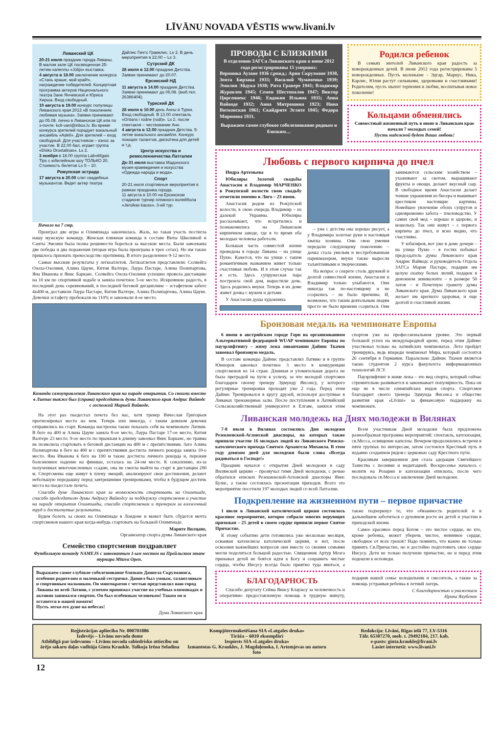LĪVĀNU NOVADA VĒSTIS www.livani.lv
Ливанский ЦК
20-21 июля праздник города Ливаны.
В малом зале ЦК посвященная 25-летию капеллы «Jūlijs» выставка.
4 августа в 18.00 заключение конкурса «Стань краше, мой край!», награждение победителей. Концертная программа актеров Национального театра Зане Янчевской и Юриса Хирша. Вход свободный.
10 августа в 19.00 конкурс популицы Ливанского края 2012 «В поколениях любимая музыка». Заявки принимают до 05.08. лично в Ливанском ЦК или по э-почте: kcli-vani@inbox.lv. Во время конкурса зрителей порадует вокальный ансамбль «Adelī». Для зрителей – вход свободный. Для участников – взнос за участие. В 22.00 бал, играет группа «Disko Drostaliņas». Ls 2.
3 ноября в 18.00 группа Labvēlīgais Tips с юбилейным шоу ТОЛЬКО 20. Стоимость билетов Ls 5 – 10.
Рожупская эстрада
17 августа в 20.00 слет свадебных музыкантов. Ведет актер театра
Дайлес Гинтс Гравелис. Ls 2. В день мероприятия в 22.00 – Ls 3.
Сутрский ДК
28 июля в 12.00 праздник Детства. Заявки принимают до 20.07.
Ерсикский НД
11 августа в 14.00 праздник Детства. Заявки принимают до 06.08. (моб.тел. 26386404).
Туркский ДК
28 июля в 10.00 день Анны в Турки. Вход свободный. В 13.00 спектакль «Ontans i rodne (rodi)». Ls 2. после спектакля – чествование Анн.
4 августа в 12.00 праздник Детства. 5-летие вокального ансамбля. Конкурс поющих талантов, дискотека для детей и т.д.
Центр искусства и ремесленничества Латгалии
До 31 июля выставка Мадонского музея краеведения и искусства «Одежда народа и мода».
Спорт
20-21 июля спортивные мероприятия в рамках праздника города.
11 августа в 10.00 на Ерсикском стадионе турнир пляжного волейбола «Jersikas kauss», 3-ий тур.
Начало на 7 стр.
Проиграл две игры и Олимпиада закончилась. Жаль, но такая участь постигла нашу мужскую команду. Женская пляжная команда в составе Виты Школиной и Санты Эмсини была полна решимости бороться за высокие места. Были завоеваны две победы и два поражения (вторая игра была проиграна в трех сетах). Но им также пришлось признать превосходство противниц. В итоге разделенное 9-12 место.
Самые высокие результаты у легкоатлетов. Легкоатлетов представляли: Солвейга Озола-Озолиня, Алина Цауне, Кития Валтере, Лаура Пастаре, Алина Полипартова, Яна Иванова и Янис Барканс. Солвейга Озола-Озолиня успешно провела дистанцию на 10 км по спортивной ходьбе и заняла почетное 5-ое место. Искреннюю радость, в последний день соревнований, в последней беговой дисциплине – эстафетном забеге 4х400 м, доставили Лаура Пастаре, Кития Валтере, Алина Полипартова, Алина Цауне. Девочки эстафету пробежали на 110% и завоевали 4-ое место.
Команда самоуправления Ливанского края на параде открытия. Со своими вместе в Лиепае также был (справа) председатель думы Ливанского края Андрис Вайводс с госпожой Марией Вайводе.
На этот раз пьедестал почета без нас, хотя тренер Вячеслав Григорьев прогнозировал место на нем. Теперь или никогда, с таким девизом девочки отправились на старт. Команда настроена также показать себя на чемпионате Латвии. В беге на 400 м Алина Цауне заняла 8-ое место, Лаура Пастаре 17-ое место, Кития Валтере 23 место. 9-ое место по прыжкам в длинну завоевал Янис Барканс, но травма не позволила стартовать в беговой дистанции на 400 м с препятствиями. Зато Алина Полипартова в беге на 400 м с препятствиями достигла личного рекорда заняла 10-о место. Яна Иванова в беге на 100 м также достигла личного рекорда и, пережив болезненное падение на финише, осталась на 24-ом месте. К сожалению, из-за полученных многочисленных ссадин, она не смогла выйти на старт в дистанции 200 м. Спортсмены еще живут в плену эмоций, анализируют свои достижения, делают небольшую передышку перед завтрешними тренировками, чтобы в будущем достичь места на пьедестале почета.
Спасибо думе Ливанского края за возможность стартовать на Олимпиаде, спасибо председателю думы Андрису Вайводсу за поддержку спортсменов и участие на параде открытия Олимпиады, спасибо спортсменам и тренерам за вложенный труд и достигнутые результаты.
Будем болеть за своих на Олимпиаде в Лондоне и может быть сбудется мечта спортсменов нашего края когда-нибудь стартовать на большой Олимпиаде.
Марите Вилцане,
Организатор спорта думы Ливанского края
Семейство спортсменов поздравляет
Футбольную команду NAMEJS с завоеванным 1-ым местом на Прейльском этапе турнира Mītava Open.
Выражаем самое глубокое соболезнование близким Даниела Скрузманиса, особенно родителям и маленькой сестричке. Даниел был умным, талантливым и спортивным мальчиком. Он многократно с честью представлял наш город Ливаны во всей Латвии, с успехом принимал участие на учебных олимпиадах и активно занимался спортом. Он был особенным человеком! Таким он и останется в нашей памяти!
Пусть легко его душе на небесах!
Дума Ливанского края
ПРОВОДЫ С БЛИЗКИМИ
В отделении ЗАГСа Ливанского края в июне 2012 года регистрированы 15 умерших:
Вероника Аузане 1936 г.рожд.; Ария Скрузмане 1930, Зента Бирзака 1935; Василий Чумаченко 1939; Эмилия Эйдука 1930; Рита Гравере 1941; Владимир Журавлев 1945; Семен Шестопалов 1947; Виктор Цирсениекс 1946; Евдокия Ильина 1935; Анна Вайводе 1932; Анна Митрошина 1923; Нина Витковская 1961; Скайдрите Эглите 1945; Федора Миронова 1931.
Выражаем самое глубокое соболезнование родным и близким…
Родился ребенок
В семьях жителей Ливанского края радость за новорожденных детей. В июне 2012 года регистрированы 5 новорожденных. Пусть маленькие - Эдгар, Маркус, Ника, Карлис, Юлия растут сильными, здоровыми и счастливыми! Родителям, пусть хватит терпения и любви, воспитывая новое поколение!
Кольцами обменялись
Совместный жизненный путь в июне в Ливанском крае начали 7 молодых семей!
Пусть надежной будет Ваша любовь!
Любовь с первого кирпича до пчел
Индра Артемьева
Юбиляры Золотой свадьбы Анастасия и Владимир МАРЧЕНКО в Рожупской волости свою свадьбу отметили именно в Лиго – 23 июня.
Анастасия родом из Рожупской волости, в свою очередь Владимир – из далекой Украины. Юбиляры рассказывают, что встретились и познакомились на Ливанском кирпичном заводе, где в то время оба молодых человека работали.
Большая часть совместой жизни проведена в городе Ливаны – на улице Пукю. Кажется, что на улице с таким романтичным названием живет только счастливая любовь. И в этом случае так и есть. Здесь супружеская пара построила свой дом, вырастили дочь. Здесь родились внуки. Теперь в их доме живет дочка с мужем и детьми.
У Анастасии душа художника
– уже с детства она хорошо рисует, а у Владимира золотые руки и настоящая хватка хозяина. Они свои умения передали следующему поколению – дочка стала умелым и востребованным парикмахером, внуки также выросли талантливыми и творческими.
На вопрос о секрете столь дружной и долгой совместной жизни, Анастасия и Владимир только улыбаются. Они никогда так по-настоящему и не ссорились – не было причины. И, возможно, что таким деятельным людям просто не было времени ссориться. Они занимаются сельским хозяйством – ухаживают за скотом, выращивают фрукты и овощи, делают вкусный сыр. В свободное время Анастасия делает тонкие украшения из бисера и вышивает крестиком настоящие картины. Новейшее увлечение обоих супругов и одновременно забота – пчеловодство. У самих свой мед – хорошо и здорово, и кошельку. Так они живут – с первого кирпича до пчел, и ясно видно, что счастливы.
У юбиляров, вот уже в доме дочери – на улице Пукю – в гостях побывал председатель думы Ливанского края Андрис Вайводс и руководитель Отдела ЗАГСа Мария Пастаре, подарив им целую охапку белых лилий, подарок в денежном эквиваленте – в размере 50 латов – и Почетную грамоту думы Ливанского края. Дума Ливанского края желает им крепкого здоровья, и еще долгой и счастливой жизни.
Бронзовая медаль на чемпионате Европы
6 июня в австрийском городе Горн на организованном Альтернативной федерацией WUAP чемпионате Европы по пауэрлифтингу – жиму лежа ливанчанин Дайнис Ткачев завоевал бронзовую медаль.
В составе команды Дайнис представлял Латвию и в группе Юниоров завоевал почетное 3 место в конкуренции спортсменов из 14 стран. Длинная и утомительная дорога не была преградой на пути к успеху, за что молодой спортсмен благодарен своему тренеру Эдмунду Янсонсу, у которого регулярные тренировки проходят уже 2 года. Перед этим Дайнис Тренировался в кругу друзей, используя доступные в Ливанах тренажерные залы. После поступления в Латвийский Сельскохозяйственный университет в Елгаве, занялся этим спортом уже на профессиональном уровне. Это первый большой успех на международной арене, перед этим Дайнис участвовал только на латвийских чемпионатах. Лето пройдет тренируясь, ведь впереди чемпионат Мира, который состоится 26 сентября в Германии. Паралельно Дайнис Ткачев является также студентом 2 курса факультета информационных технологий ЛСУ.
Пауэрлифтинг в жиме лежа – это вид спорта, который сейчас стремительно развивается и завоевывает популярность. Пока он еще не в числе олимпийских видов спорта. Спортсмен благодарит своего тренера Эдмунда Янсонса и общество развития края «Līvāni» за финансовую поддержку на чемпионате.
Ливанская молодежь на Днях молодежи в Вилянах
7-8 июля в Вилянах состоялись Дни молодежи Резекненской-Аглонской диаспоры, на которых также приняли участие 16 молодых людей из Ливанского Римско-католического прихода Святого Архангела Михаила. В этом году девизом дней для молодежи были слова «Всегда радоваться в Господе!»
Праздник начался с открытия Дней молодежи в саду Вилянской церкви – прозвучал гимн Дней молодежи, с речью обратился епископ Резекненской-Аглонской диаспоры Янис Булис, а также состоялась презентация приходов. Всего это мероприятие посетили 197 молодых людей со всей Латгалии.
Всем участникам Дней молодежи была предложена разнообразная программа мероприятий: спектакль, катехизация, св.Месса, освящение капеллы. Вечером продолжились встречи в пяти группах по интересам, затем состоялся Крестный путь в недавно созданном рядом с церковью саду Крестного пути.
Красивым завершением дня стала адорация Святейшего Таинства с песнями и медитацией. Воскресенье началось с молитв на Розарии и катехизации епископа, после чего последовала св.Месса и заключение Дней молодежи.
Подкрепление на жизненном пути – первое причастие
1 июля в Ливанской католической церкви состоялось красивое мероприятие, которое собрало многих верующих прихожан – 25 детей в своем сердце приняли первое Святое Причастие.
К этому событию дети готовились уже несколько месяцев, осваивая катехезисы католической церкви, и вот, после освоения важнейших вопросов они вместе со своими семьями могли поделиться большой радостью. Священник Артур Мозга призывал детей не боятся идти к Богу и сохранить чистые сердца, чтобы Иисусу всегда было приятно туда явиться, а также подчеркнул то, что обязанность родителей и в дальнейшем заботиться о духовном росте их детей и участии в приходской жизни.
Самое красивое перед Богом – это чистое сердце, но кто, кроме ребенка, может уберечь чистое, невинное сердце, свободное от всех грехов? Надо помнить, что важно не только принять Св.Причастие, но и достойно подготовить свое сердце Иисусу. Дети не только получили причастие, но и перед этим подошли к исповеди.
БЛАГОДАРНОСТЬ
Спасибо депутату Сейма Янису Клаужсу за человечность и оперативно предоставленную помощь в трудную минуту, подарив нашей семье холодильник и смеситель, а также за помощь устраивая ребенка в летний лагерь.
С благодарностью и уважением
Ирина Якубенок
Reģistrācijas apliecība Nr. 000701886
Izdevējs – Līvānu novada dome
Atbildīgā par izdevumu – Līvānu novada sabiedrisko attiecību un ārējo sakaru daļas vadītāja Ginta Kraukle. Tulkoja Irēna Seladina
Kompjūtermaketēšana SIA «Latgales druka»
Tirāža – 6010 eksemplāri
Iespiests SIA «Latgales druka»
Izmantotas G. Kraukles, J. Magdaļenoka, I. Artemjevas un autoru foto
Redakcija: Līvāni, Rīgas ielā 77, LV-5316
Tālr. 65307270, mob. t. 29492184, 217. kab.
e-pasts: ginta.kraukle@livani.lv
Lasiet internetā: www.livani.lv
12